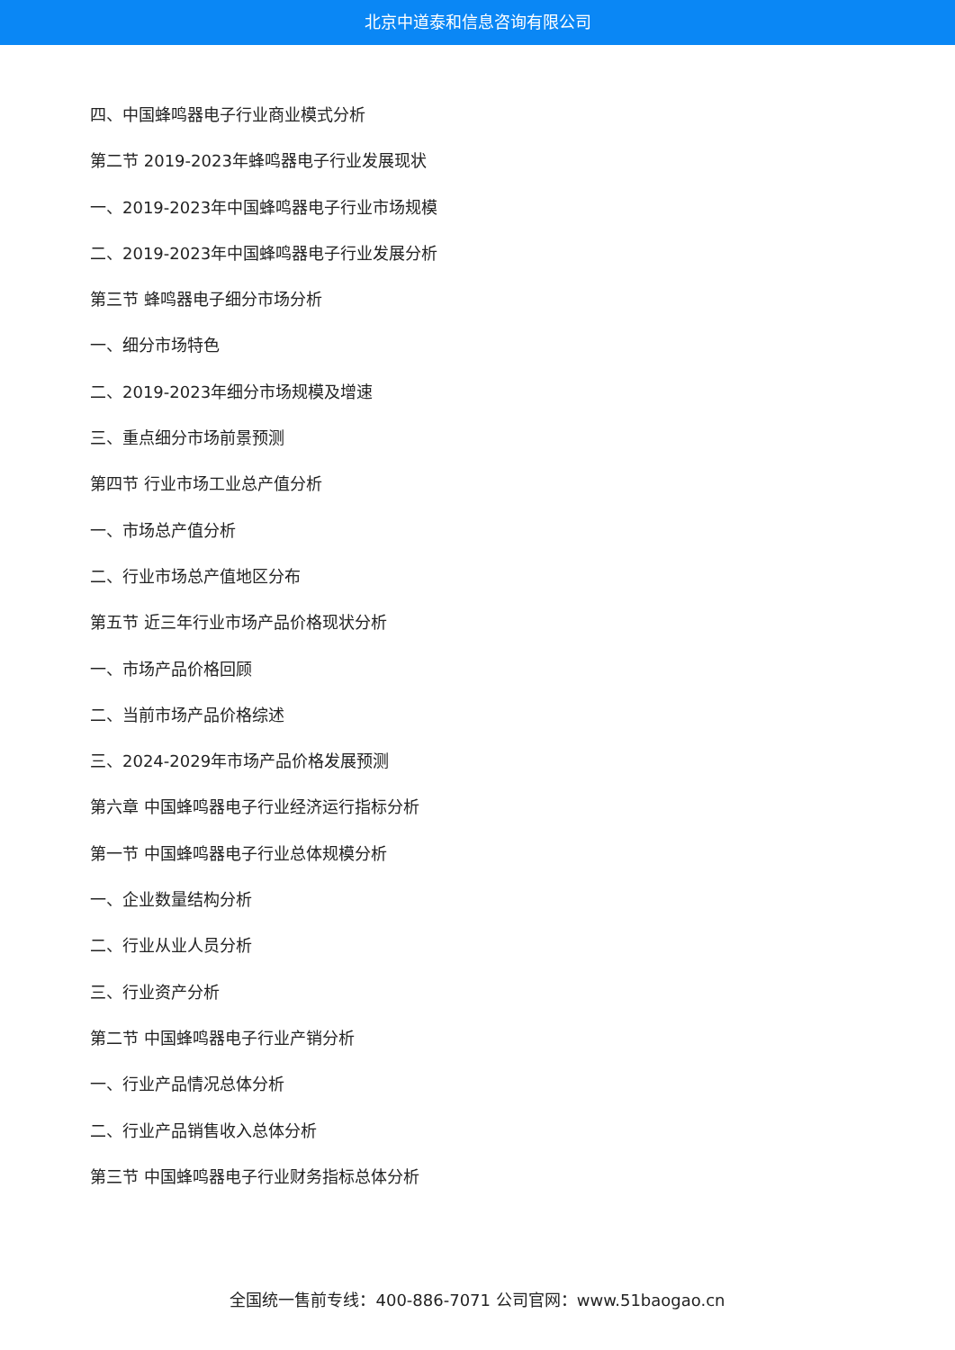北京中道泰和信息咨询有限公司
四、中国蜂鸣器电子行业商业模式分析
第二节 2019-2023年蜂鸣器电子行业发展现状
一、2019-2023年中国蜂鸣器电子行业市场规模
二、2019-2023年中国蜂鸣器电子行业发展分析
第三节 蜂鸣器电子细分市场分析
一、细分市场特色
二、2019-2023年细分市场规模及增速
三、重点细分市场前景预测
第四节 行业市场工业总产值分析
一、市场总产值分析
二、行业市场总产值地区分布
第五节 近三年行业市场产品价格现状分析
一、市场产品价格回顾
二、当前市场产品价格综述
三、2024-2029年市场产品价格发展预测
第六章 中国蜂鸣器电子行业经济运行指标分析
第一节 中国蜂鸣器电子行业总体规模分析
一、企业数量结构分析
二、行业从业人员分析
三、行业资产分析
第二节 中国蜂鸣器电子行业产销分析
一、行业产品情况总体分析
二、行业产品销售收入总体分析
第三节 中国蜂鸣器电子行业财务指标总体分析
全国统一售前专线：400-886-7071 公司官网：www.51baogao.cn